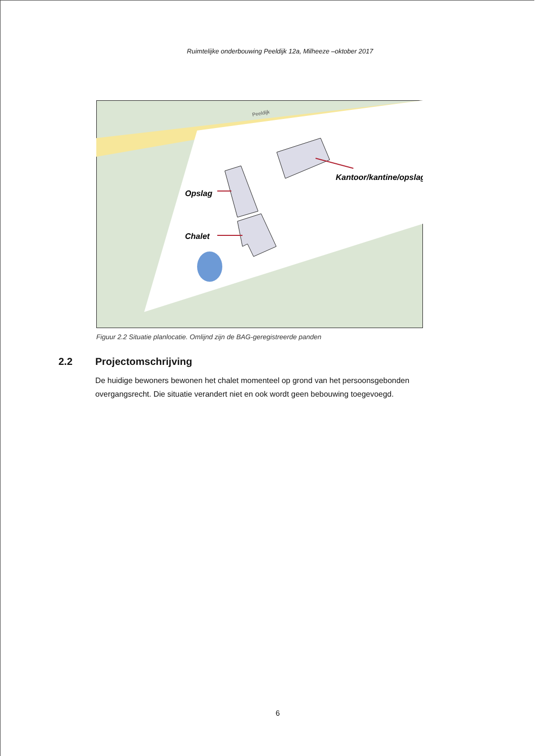Ruimtelijke onderbouwing Peeldijk 12a, Milheeze –oktober 2017
Peeldijk
Opslag
Chalet
Kantoor/kantine/opslag
Figuur 2.2 Situatie planlocatie. Omlijnd zijn de BAG-geregistreerde panden
2.2 Projectomschrijving
De huidige bewoners bewonen het chalet momenteel op grond van het persoonsgebonden overgangsrecht. Die situatie verandert niet en ook wordt geen bebouwing toegevoegd.
6